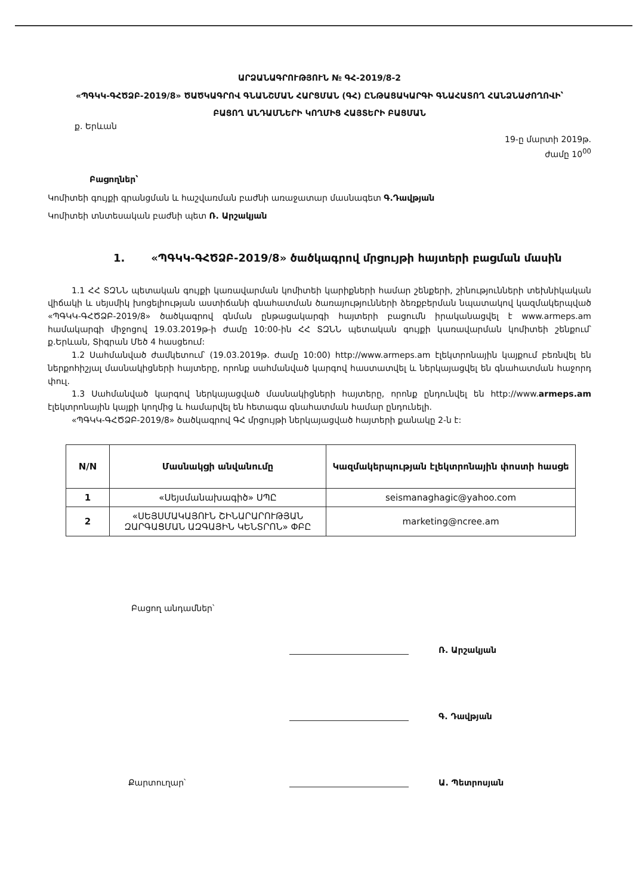ԱՐՁԱՆԱԳՐՈՒԹՅՈՒՆ № ԳՀ-2019/8-2
«ՊԳԿԿ-ԳՀԾՁԲ-2019/8» ԾԱԾԿԱԳՐՈՎ ԳՆԱՆՇՄԱՆ ՀԱՐՑՄԱՆ (ԳՀ) ԸՆԹԱՑԱԿԱՐԳԻ ԳՆԱՀԱՏՈՂ ՀԱՆՁՆԱԺՈՂՈՎԻ՝
ԲԱՑՈՂ ԱՆԴԱՄՆԵՐԻ ԿՈՂՄԻՑ ՀԱՅՏԵՐԻ ԲԱՑՄԱՆ
ք. Երևան
19-ը մարտի 2019թ.
ժամը 10<sup>00</sup>
Բացողներ՝
Կոմիտեի գույքի գրանցման և հաշվառման բաժնի առաջատար մասնագետ Գ.Դավթյան
Կոմիտեի տնտեսական բաժնի պետ Ռ. Արշակյան
1. «ՊԳԿԿ-ԳՀԾՁԲ-2019/8» ծածկագրով մրցույթի հայտերի բացման մասին
1.1 ՀՀ ՏԶՆՆ պետական գույքի կառավարման կոմիտեի կարիքների համար շենքերի, շինությունների տեխնիկական վիճակի և սեյսմիկ խոցելիության աստիճանի գնահատման ծառայությունների ձեռքբերման նպատակով կազմակերպված «ՊԳԿԿ-ԳՀԾՁԲ-2019/8» ծածկագրով գնման ընթացակարգի հայտերի բացումն իրականացվել է www.armeps.am համակարգի միջոցով 19.03.2019թ-ի ժամը 10:00-ին ՀՀ ՏԶՆՆ պետական գույքի կառավարման կոմիտեի շենքում՝ ք.Երևան, Տիգրան Մեծ 4 հասցեում:
1.2 Սահմանված ժամկետում՝ (19.03.2019թ. ժամը 10:00) http://www.armeps.am էլեկտրոնային կայքում բեռնվել են ներքոհիշյալ մասնակիցների հայտերը, որոնք սահմանված կարգով հաստատվել և ներկայացվել են գնահատման հաջորդ փուլ.
1.3 Սահմանված կարգով ներկայացված մասնակիցների հայտերը, որոնք ընդունվել են http://www.armeps.am էլեկտրոնային կայքի կողմից և համարվել են հետագա գնահատման համար ընդունելի.
«ՊԳԿԿ-ԳՀԾՁԲ-2019/8» ծածկագրով ԳՀ մրցույթի ներկայացված հայտերի քանակը 2-ն է:
| N/N | Մասնակցի անվանումը | Կազմակերպության էլեկտրոնային փոստի հասցե |
| --- | --- | --- |
| 1 | «Սեյսմանախագիծ» ՍՊԸ | seismanaghagic@yahoo.com |
| 2 | «ՍԵՅՍՄԱԿԱՅՈՒՆ ՇԻՆԱՐԱՐՈՒԹՅԱՆ ԶԱՐԳԱՑՄԱՆ ԱԶԳԱՅԻՆ ԿԵՆՏՐՈՆ» ՓԲԸ | marketing@ncree.am |
Բացող անդամներ՝
Ռ. Արշակյան
Գ. Դավթյան
Քարտուղար՝
Ա. Պետրոսյան